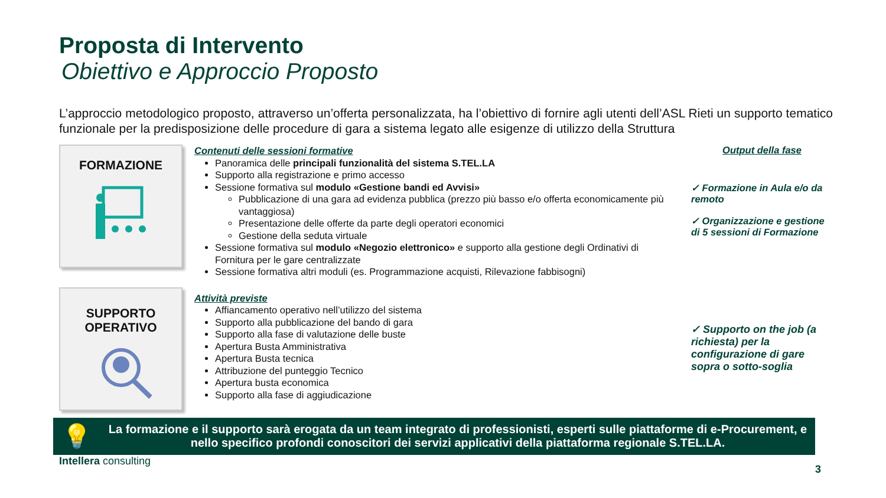Proposta di Intervento
Obiettivo e Approccio Proposto
L’approccio metodologico proposto, attraverso un’offerta personalizzata, ha l’obiettivo di fornire agli utenti dell’ASL Rieti un supporto tematico funzionale per la predisposizione delle procedure di gara a sistema legato alle esigenze di utilizzo della Struttura
FORMAZIONE
Contenuti delle sessioni formative
Panoramica delle principali funzionalità del sistema S.TEL.LA
Supporto alla registrazione e primo accesso
Sessione formativa sul modulo «Gestione bandi ed Avvisi»
Pubblicazione di una gara ad evidenza pubblica (prezzo più basso e/o offerta economicamente più vantaggiosa)
Presentazione delle offerte da parte degli operatori economici
Gestione della seduta virtuale
Sessione formativa sul modulo «Negozio elettronico» e supporto alla gestione degli Ordinativi di Fornitura per le gare centralizzate
Sessione formativa altri moduli (es. Programmazione acquisti, Rilevazione fabbisogni)
Output della fase
✓ Formazione in Aula e/o da remoto
✓ Organizzazione e gestione di 5 sessioni di Formazione
SUPPORTO
OPERATIVO
Attività previste
Affiancamento operativo nell’utilizzo del sistema
Supporto alla pubblicazione del bando di gara
Supporto alla fase di valutazione delle buste
Apertura Busta Amministrativa
Apertura Busta tecnica
Attribuzione del punteggio Tecnico
Apertura busta economica
Supporto alla fase di aggiudicazione
✓ Supporto on the job (a richiesta) per la configurazione di gare sopra o sotto-soglia
💡 La formazione e il supporto sarà erogata da un team integrato di professionisti, esperti sulle piattaforme di e-Procurement, e nello specifico profondi conoscitori dei servizi applicativi della piattaforma regionale S.TEL.LA.
Intellera consulting 3